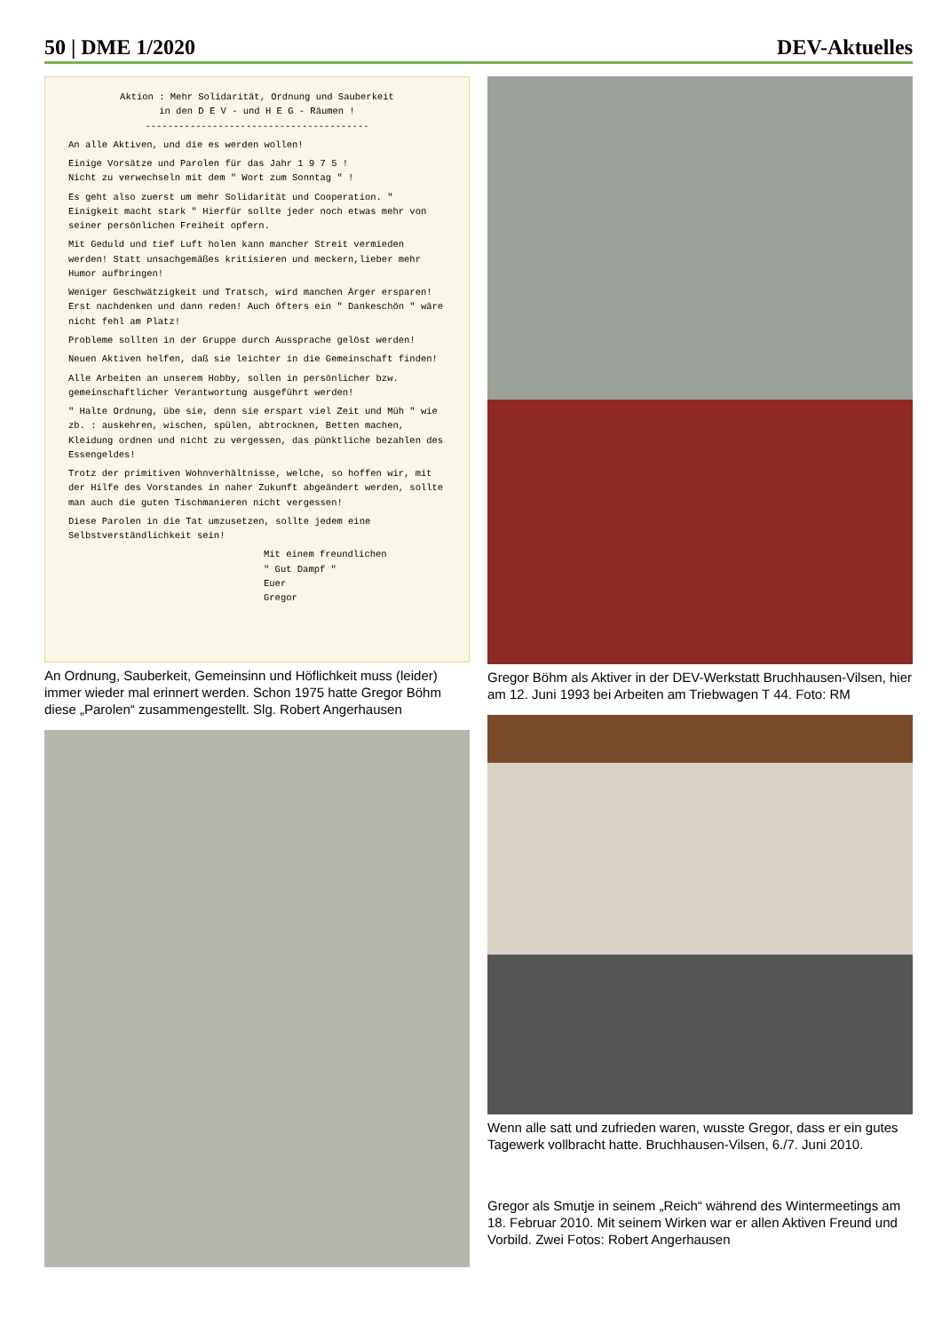50 | DME 1/2020 DEV-Aktuelles
Aktion : Mehr Solidarität, Ordnung und Sauberkeit
in den D E V - und H E G - Räumen !
----------------------------------------
An alle Aktiven, und die es werden wollen!
Einige Vorsätze und Parolen für das Jahr 1 9 7 5 !
Nicht zu verwechseln mit dem " Wort zum Sonntag " !
Es geht also zuerst um mehr Solidarität und Cooperation. " Einigkeit macht stark " Hierfür sollte jeder noch etwas mehr von seiner persönlichen Freiheit opfern.
Mit Geduld und tief Luft holen kann mancher Streit vermieden werden! Statt unsachgemäßes kritisieren und meckern,lieber mehr Humor aufbringen!
Weniger Geschwätzigkeit und Tratsch, wird manchen Ärger ersparen! Erst nachdenken und dann reden! Auch öfters ein " Dankeschön " wäre nicht fehl am Platz!
Probleme sollten in der Gruppe durch Aussprache gelöst werden!
Neuen Aktiven helfen, daß sie leichter in die Gemeinschaft finden!
Alle Arbeiten an unserem Hobby, sollen in persönlicher bzw. gemeinschaftlicher Verantwortung ausgeführt werden!
" Halte Ordnung, übe sie, denn sie erspart viel Zeit und Müh " wie zb. : auskehren, wischen, spülen, abtrocknen, Betten machen, Kleidung ordnen und nicht zu vergessen, das pünktliche bezahlen des Essengeldes!
Trotz der primitiven Wohnverhältnisse, welche, so hoffen wir, mit der Hilfe des Vorstandes in naher Zukunft abgeändert werden, sollte man auch die guten Tischmanieren nicht vergessen!
Diese Parolen in die Tat umzusetzen, sollte jedem eine Selbstverständlichkeit sein!
Mit einem freundlichen
" Gut Dampf "
Euer
Gregor
An Ordnung, Sauberkeit, Gemeinsinn und Höflichkeit muss (leider) immer wieder mal erinnert werden. Schon 1975 hatte Gregor Böhm diese „Parolen“ zusammengestellt. Slg. Robert Angerhausen
Gregor Böhm als Aktiver in der DEV-Werkstatt Bruchhausen-Vilsen, hier am 12. Juni 1993 bei Arbeiten am Triebwagen T 44. Foto: RM
Wenn alle satt und zufrieden waren, wusste Gregor, dass er ein gutes Tagewerk vollbracht hatte. Bruchhausen-Vilsen, 6./7. Juni 2010.
Gregor als Smutje in seinem „Reich“ während des Wintermeetings am 18. Februar 2010. Mit seinem Wirken war er allen Aktiven Freund und Vorbild. Zwei Fotos: Robert Angerhausen